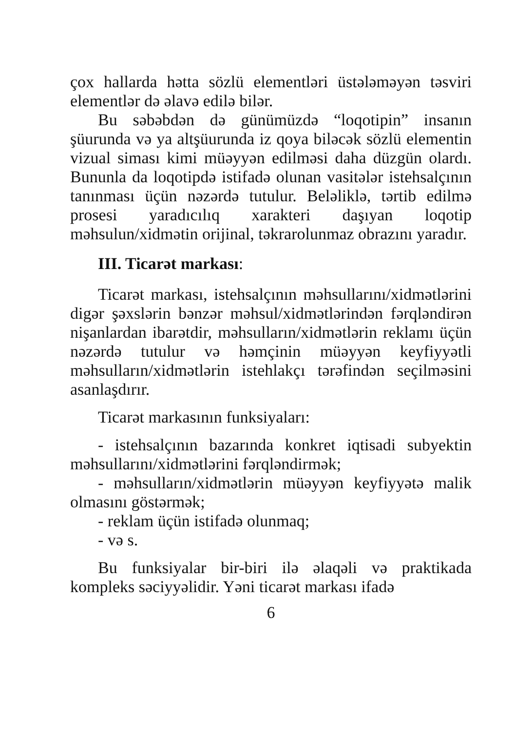çox hallarda hətta sözlü elementləri üstələməyən təsviri elementlər də əlavə edilə bilər.
Bu səbəbdən də günümüzdə “loqotipin” insanın şüurunda və ya altşüurunda iz qoya biləcək sözlü elementin vizual siması kimi müəyyən edilməsi daha düzgün olardı. Bununla da loqotipdə istifadə olunan vasitələr istehsalçının tanınması üçün nəzərdə tutulur. Beləliklə, tərtib edilmə prosesi yaradıcılıq xarakteri daşıyan loqotip məhsulun/xidmətin orijinal, təkrarolunmaz obrazını yaradır.
III. Ticarət markası:
Ticarət markası, istehsalçının məhsullarını/xidmətlərini digər şəxslərin bənzər məhsul/xidmətlərindən fərqləndirən nişanlardan ibarətdir, məhsulların/xidmətlərin reklamı üçün nəzərdə tutulur və həmçinin müəyyən keyfiyyətli məhsulların/xidmətlərin istehlakçı tərəfindən seçilməsini asanlaşdırır.
Ticarət markasının funksiyaları:
- istehsalçının bazarında konkret iqtisadi subyektin məhsullarını/xidmətlərini fərqləndirmək;
- məhsulların/xidmətlərin müəyyən keyfiyyətə malik olmasını göstərmək;
- reklam üçün istifadə olunmaq;
- və s.
Bu funksiyalar bir-biri ilə əlaqəli və praktikada kompleks səciyyəlidir. Yəni ticarət markası ifadə
6